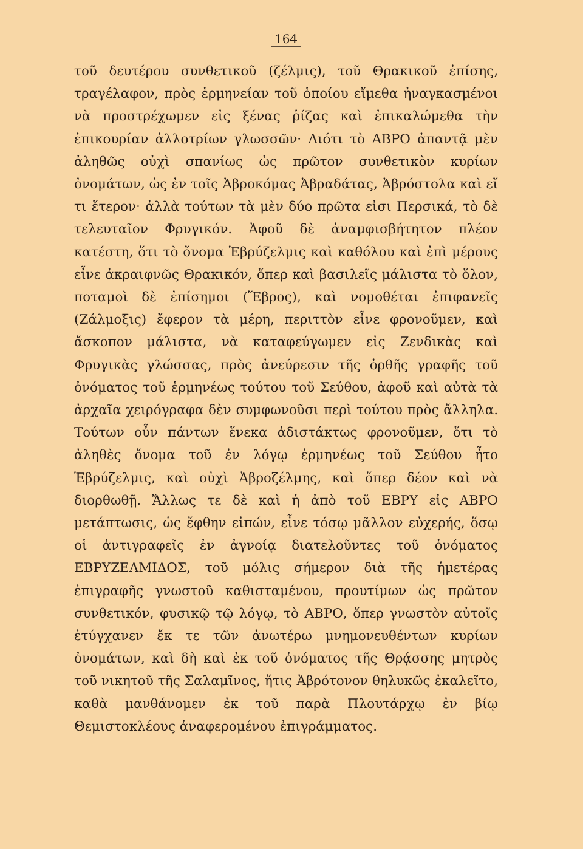164
τοῦ δευτέρου συνθετικοῦ (ζέλμις), τοῦ Θρακικοῦ ἐπίσης, τραγέλαφον, πρὸς ἑρμηνείαν τοῦ ὁποίου εἴμεθα ἠναγκασμένοι νὰ προστρέχωμεν εἰς ξένας ῥίζας καὶ ἐπικαλώμεθα τὴν ἐπικουρίαν ἀλλοτρίων γλωσσῶν· Διότι τὸ ΑΒΡΟ ἀπαντᾷ μὲν ἀληθῶς οὐχὶ σπανίως ὡς πρῶτον συνθετικὸν κυρίων ὀνομάτων, ὡς ἐν τοῖς Ἀβροκόμας Ἀβραδάτας, Ἀβρόστολα καὶ εἴ τι ἕτερον· ἀλλὰ τούτων τὰ μὲν δύο πρῶτα εἰσι Περσικά, τὸ δὲ τελευταῖον Φρυγικόν. Ἀφοῦ δὲ ἀναμφισβήτητον πλέον κατέστη, ὅτι τὸ ὄνομα Ἑβρύζελμις καὶ καθόλου καὶ ἐπὶ μέρους εἶνε ἀκραιφνῶς Θρακικόν, ὅπερ καὶ βασιλεῖς μάλιστα τὸ ὅλον, ποταμοὶ δὲ ἐπίσημοι (Ἕβρος), καὶ νομοθέται ἐπιφανεῖς (Ζάλμοξις) ἔφερον τὰ μέρη, περιττὸν εἶνε φρονοῦμεν, καὶ ἄσκοπον μάλιστα, νὰ καταφεύγωμεν εἰς Ζενδικὰς καὶ Φρυγικὰς γλώσσας, πρὸς ἀνεύρεσιν τῆς ὀρθῆς γραφῆς τοῦ ὀνόματος τοῦ ἑρμηνέως τούτου τοῦ Σεύθου, ἀφοῦ καὶ αὐτὰ τὰ ἀρχαῖα χειρόγραφα δὲν συμφωνοῦσι περὶ τούτου πρὸς ἄλληλα. Τούτων οὖν πάντων ἕνεκα ἀδιστάκτως φρονοῦμεν, ὅτι τὸ ἀληθὲς ὄνομα τοῦ ἐν λόγῳ ἑρμηνέως τοῦ Σεύθου ἦτο Ἑβρύζελμις, καὶ οὐχὶ Ἀβροζέλμης, καὶ ὅπερ δέον καὶ νὰ διορθωθῇ. Ἄλλως τε δὲ καὶ ἡ ἀπὸ τοῦ ΕΒΡΥ εἰς ΑΒΡΟ μετάπτωσις, ὡς ἔφθην εἰπών, εἶνε τόσῳ μᾶλλον εὐχερής, ὅσῳ οἱ ἀντιγραφεῖς ἐν ἀγνοίᾳ διατελοῦντες τοῦ ὀνόματος ΕΒΡΥΖΕΛΜΙΔΟΣ, τοῦ μόλις σήμερον διὰ τῆς ἡμετέρας ἐπιγραφῆς γνωστοῦ καθισταμένου, προυτίμων ὡς πρῶτον συνθετικόν, φυσικῷ τῷ λόγῳ, τὸ ΑΒΡΟ, ὅπερ γνωστὸν αὐτοῖς ἐτύγχανεν ἔκ τε τῶν ἀνωτέρω μνημονευθέντων κυρίων ὀνομάτων, καὶ δὴ καὶ ἐκ τοῦ ὀνόματος τῆς Θρᾴσσης μητρὸς τοῦ νικητοῦ τῆς Σαλαμῖνος, ἥτις Ἀβρότονον θηλυκῶς ἐκαλεῖτο, καθὰ μανθάνομεν ἐκ τοῦ παρὰ Πλουτάρχῳ ἐν βίῳ Θεμιστοκλέους ἀναφερομένου ἐπιγράμματος.